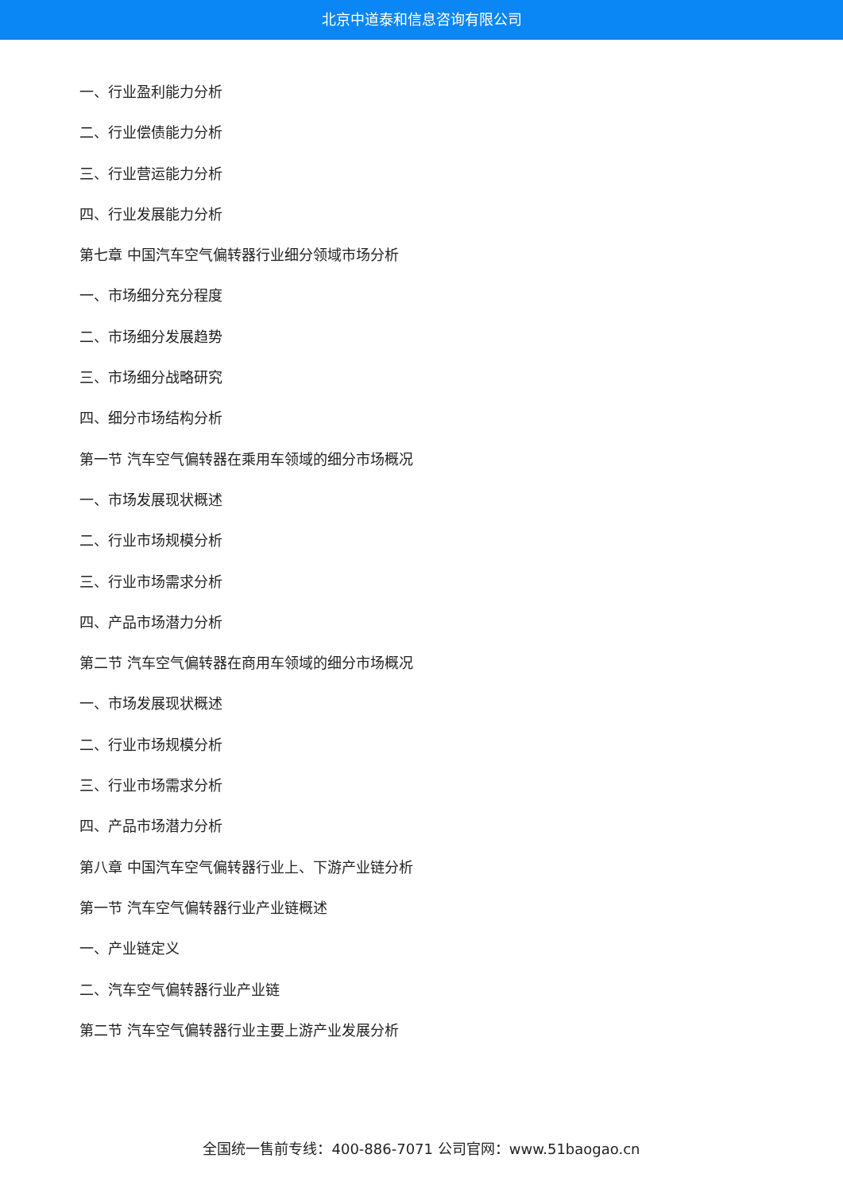北京中道泰和信息咨询有限公司
一、行业盈利能力分析
二、行业偿债能力分析
三、行业营运能力分析
四、行业发展能力分析
第七章 中国汽车空气偏转器行业细分领域市场分析
一、市场细分充分程度
二、市场细分发展趋势
三、市场细分战略研究
四、细分市场结构分析
第一节 汽车空气偏转器在乘用车领域的细分市场概况
一、市场发展现状概述
二、行业市场规模分析
三、行业市场需求分析
四、产品市场潜力分析
第二节 汽车空气偏转器在商用车领域的细分市场概况
一、市场发展现状概述
二、行业市场规模分析
三、行业市场需求分析
四、产品市场潜力分析
第八章 中国汽车空气偏转器行业上、下游产业链分析
第一节 汽车空气偏转器行业产业链概述
一、产业链定义
二、汽车空气偏转器行业产业链
第二节 汽车空气偏转器行业主要上游产业发展分析
全国统一售前专线：400-886-7071 公司官网：www.51baogao.cn